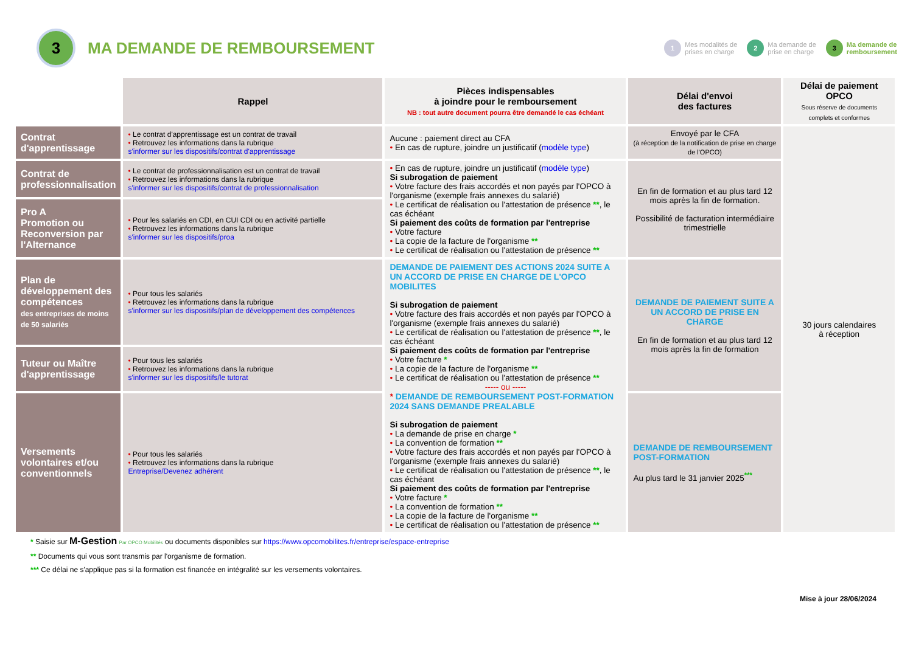3
MA DEMANDE DE REMBOURSEMENT
1 Mes modalités de
prises en charge
2 Ma demande de
prise en charge
3 Ma demande de
remboursement
| | Rappel | Pièces indispensables à joindre pour le remboursement NB : tout autre document pourra être demandé le cas échéant | Délai d'envoi des factures | Délai de paiement OPCO Sous réserve de documents complets et conformes |
| Contrat d'apprentissage | • Le contrat d'apprentissage est un contrat de travail • Retrouvez les informations dans la rubrique s'informer sur les dispositifs/contrat d'apprentissage | Aucune : paiement direct au CFA • En cas de rupture, joindre un justificatif ( modèle type ) | Envoyé par le CFA (à réception de la notification de prise en charge de l'OPCO) | 30 jours calendaires à réception |
| Contrat de professionnalisation | • Le contrat de professionnalisation est un contrat de travail • Retrouvez les informations dans la rubrique s'informer sur les dispositifs/contrat de professionnalisation | • En cas de rupture, joindre un justificatif ( modèle type ) Si subrogation de paiement • Votre facture des frais accordés et non payés par l'OPCO à l'organisme (exemple frais annexes du salarié) • Le certificat de réalisation ou l'attestation de présence ** , le cas échéant Si paiement des coûts de formation par l'entreprise • Votre facture • La copie de la facture de l'organisme ** • Le certificat de réalisation ou l'attestation de présence ** | En fin de formation et au plus tard 12 mois après la fin de formation. Possibilité de facturation intermédiaire trimestrielle | |
| Pro A Promotion ou Reconversion par l'Alternance | • Pour les salariés en CDI, en CUI CDI ou en activité partielle • Retrouvez les informations dans la rubrique s'informer sur les dispositifs/proa | | | |
| Plan de développement des compétences des entreprises de moins de 50 salariés | • Pour tous les salariés • Retrouvez les informations dans la rubrique s'informer sur les dispositifs/plan de développement des compétences | DEMANDE DE PAIEMENT DES ACTIONS 2024 SUITE A UN ACCORD DE PRISE EN CHARGE DE L'OPCO MOBILITES Si subrogation de paiement • Votre facture des frais accordés et non payés par l'OPCO à l'organisme (exemple frais annexes du salarié) • Le certificat de réalisation ou l'attestation de présence ** , le cas échéant Si paiement des coûts de formation par l'entreprise • Votre facture * • La copie de la facture de l'organisme ** • Le certificat de réalisation ou l'attestation de présence ** ----- ou ----- * DEMANDE DE REMBOURSEMENT POST-FORMATION 2024 SANS DEMANDE PREALABLE Si subrogation de paiement • La demande de prise en charge * • La convention de formation ** • Votre facture des frais accordés et non payés par l'OPCO à l'organisme (exemple frais annexes du salarié) • Le certificat de réalisation ou l'attestation de présence ** , le cas échéant Si paiement des coûts de formation par l'entreprise • Votre facture * • La convention de formation ** • La copie de la facture de l'organisme ** • Le certificat de réalisation ou l'attestation de présence ** | DEMANDE DE PAIEMENT SUITE A UN ACCORD DE PRISE EN CHARGE En fin de formation et au plus tard 12 mois après la fin de formation | |
| Tuteur ou Maître d'apprentissage | • Pour tous les salariés • Retrouvez les informations dans la rubrique s'informer sur les dispositifs/le tutorat | | | |
| Versements volontaires et/ou conventionnels | • Pour tous les salariés • Retrouvez les informations dans la rubrique Entreprise/Devenez adhérent | | DEMANDE DE REMBOURSEMENT POST-FORMATION Au plus tard le 31 janvier 2025<sup>***</sup> | |
* Saisie sur M-Gestion Par OPCO Mobilités ou documents disponibles sur https://www.opcomobilites.fr/entreprise/espace-entreprise
** Documents qui vous sont transmis par l'organisme de formation.
*** Ce délai ne s'applique pas si la formation est financée en intégralité sur les versements volontaires.
Mise à jour 28/06/2024